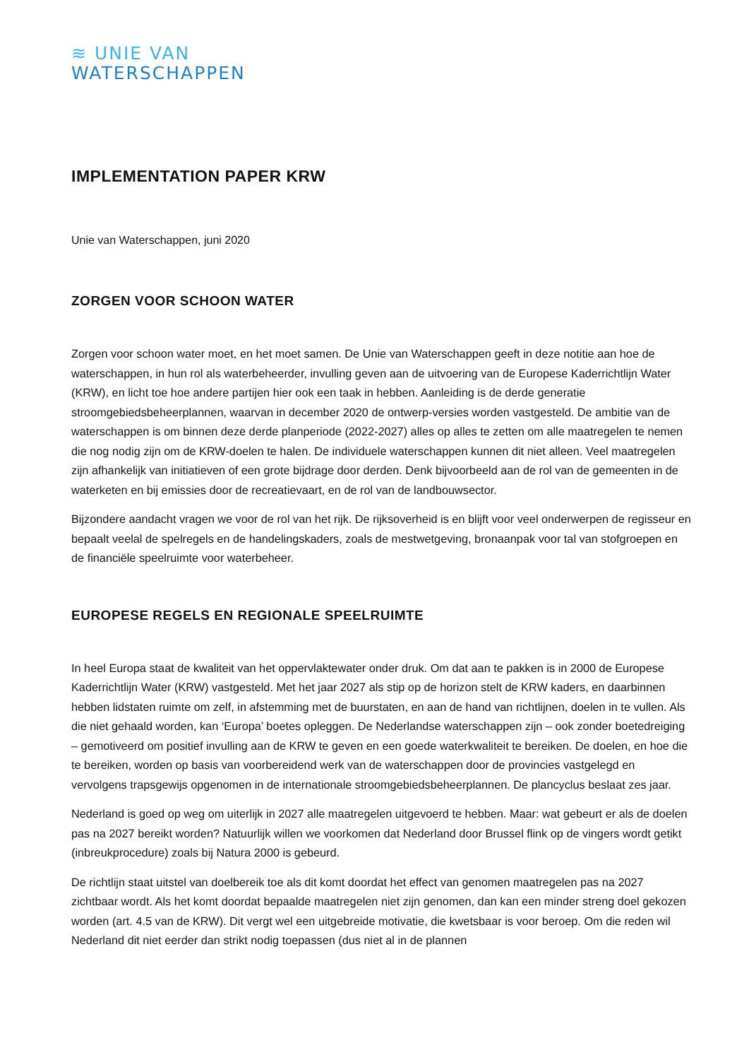≋ UNIE VAN
WATERSCHAPPEN
IMPLEMENTATION PAPER KRW
Unie van Waterschappen, juni 2020
ZORGEN VOOR SCHOON WATER
Zorgen voor schoon water moet, en het moet samen. De Unie van Waterschappen geeft in deze notitie aan hoe de waterschappen, in hun rol als waterbeheerder, invulling geven aan de uitvoering van de Europese Kaderrichtlijn Water (KRW), en licht toe hoe andere partijen hier ook een taak in hebben. Aanleiding is de derde generatie stroomgebiedsbeheerplannen, waarvan in december 2020 de ontwerp-versies worden vastgesteld. De ambitie van de waterschappen is om binnen deze derde planperiode (2022-2027) alles op alles te zetten om alle maatregelen te nemen die nog nodig zijn om de KRW-doelen te halen. De individuele waterschappen kunnen dit niet alleen. Veel maatregelen zijn afhankelijk van initiatieven of een grote bijdrage door derden. Denk bijvoorbeeld aan de rol van de gemeenten in de waterketen en bij emissies door de recreatievaart, en de rol van de landbouwsector.
Bijzondere aandacht vragen we voor de rol van het rijk. De rijksoverheid is en blijft voor veel onderwerpen de regisseur en bepaalt veelal de spelregels en de handelingskaders, zoals de mestwetgeving, bronaanpak voor tal van stofgroepen en de financiële speelruimte voor waterbeheer.
EUROPESE REGELS EN REGIONALE SPEELRUIMTE
In heel Europa staat de kwaliteit van het oppervlaktewater onder druk. Om dat aan te pakken is in 2000 de Europese Kaderrichtlijn Water (KRW) vastgesteld. Met het jaar 2027 als stip op de horizon stelt de KRW kaders, en daarbinnen hebben lidstaten ruimte om zelf, in afstemming met de buurstaten, en aan de hand van richtlijnen, doelen in te vullen. Als die niet gehaald worden, kan ‘Europa’ boetes opleggen. De Nederlandse waterschappen zijn – ook zonder boetedreiging – gemotiveerd om positief invulling aan de KRW te geven en een goede waterkwaliteit te bereiken. De doelen, en hoe die te bereiken, worden op basis van voorbereidend werk van de waterschappen door de provincies vastgelegd en vervolgens trapsgewijs opgenomen in de internationale stroomgebiedsbeheerplannen. De plancyclus beslaat zes jaar.
Nederland is goed op weg om uiterlijk in 2027 alle maatregelen uitgevoerd te hebben. Maar: wat gebeurt er als de doelen pas na 2027 bereikt worden? Natuurlijk willen we voorkomen dat Nederland door Brussel flink op de vingers wordt getikt (inbreukprocedure) zoals bij Natura 2000 is gebeurd.
De richtlijn staat uitstel van doelbereik toe als dit komt doordat het effect van genomen maatregelen pas na 2027 zichtbaar wordt. Als het komt doordat bepaalde maatregelen niet zijn genomen, dan kan een minder streng doel gekozen worden (art. 4.5 van de KRW). Dit vergt wel een uitgebreide motivatie, die kwetsbaar is voor beroep. Om die reden wil Nederland dit niet eerder dan strikt nodig toepassen (dus niet al in de plannen